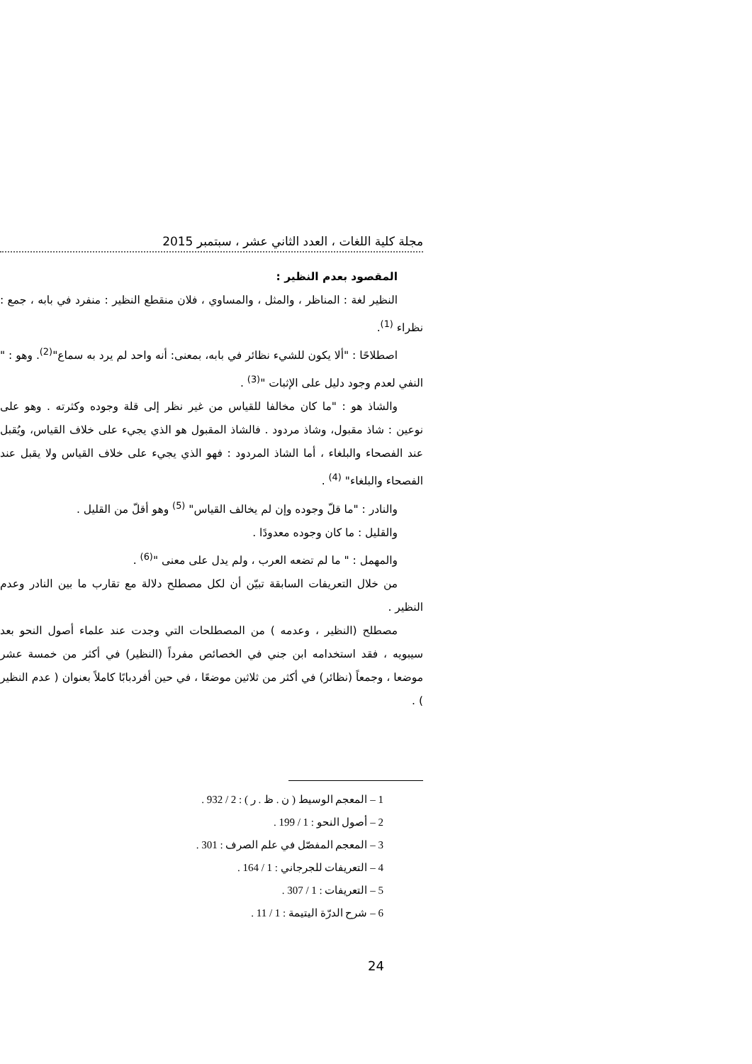مجلة كلية اللغات ، العدد الثاني عشر ، سبتمبر 2015
المقصود بعدم النظير :
النظير لغة : المناظر ، والمثل ، والمساوي ، فلان منقطع النظير : منفرد في بابه ، جمع : نظراء <sup>(1)</sup>.
اصطلاحًا : "ألا يكون للشيء نظائر في بابه، بمعنى: أنه واحد لم يرد به سماع"<sup>(2)</sup>. وهو : " النفي لعدم وجود دليل على الإثبات "<sup>(3)</sup> .
والشاذ هو : "ما كان مخالفا للقياس من غير نظر إلى قلة وجوده وكثرته . وهو على نوعين : شاذ مقبول، وشاذ مردود . فالشاذ المقبول هو الذي يجيء على خلاف القياس، ويُقبل عند الفصحاء والبلغاء ، أما الشاذ المردود : فهو الذي يجيء على خلاف القياس ولا يقبل عند الفصحاء والبلغاء" <sup>(4)</sup> .
والنادر : "ما قلّ وجوده وإن لم يخالف القياس" <sup>(5)</sup> وهو أقلّ من القليل .
والقليل : ما كان وجوده معدودًا .
والمهمل : " ما لم تضعه العرب ، ولم يدل على معنى "<sup>(6)</sup> .
من خلال التعريفات السابقة تبيّن أن لكل مصطلح دلالة مع تقارب ما بين النادر وعدم النظير .
مصطلح (النظير ، وعدمه ) من المصطلحات التي وجدت عند علماء أصول النحو بعد سيبويه ، فقد استخدامه ابن جني في الخصائص مفرداً (النظير) في أكثر من خمسة عشر موضعا ، وجمعاً (نظائر) في أكثر من ثلاثين موضعًا ، في حين أفردبابًا كاملاً بعنوان ( عدم النظير ) .
1 – المعجم الوسيط ( ن . ظ . ر ) : 2 / 932 .
2 – أصول النحو : 1 / 199 .
3 – المعجم المفصّل في علم الصرف : 301 .
4 – التعريفات للجرجاني : 1 / 164 .
5 – التعريفات : 1 / 307 .
6 – شرح الدرّة اليتيمة : 1 / 11 .
24